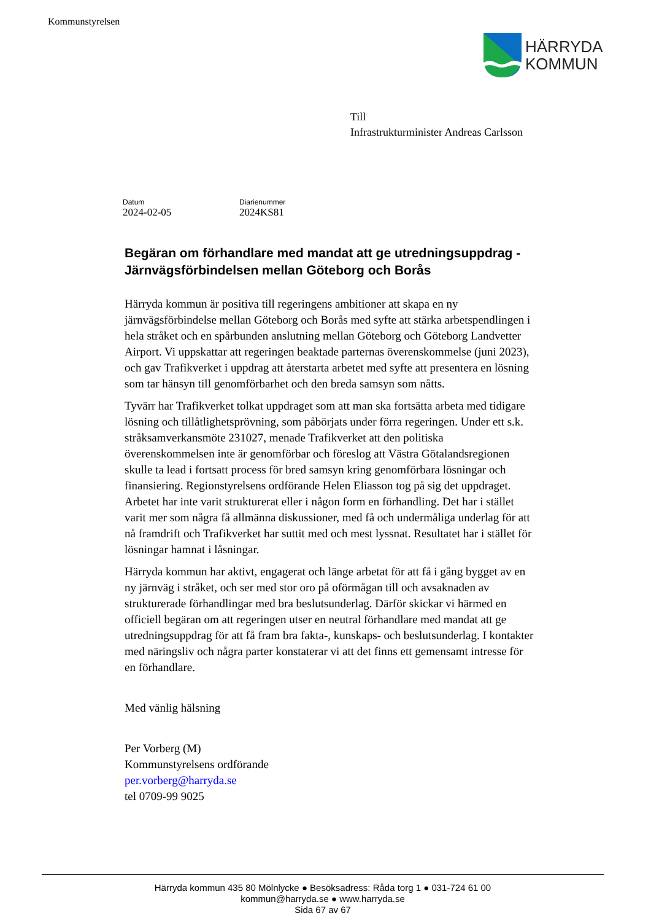Kommunstyrelsen
HÄRRYDA
KOMMUN
Till
Infrastrukturminister Andreas Carlsson
Datum
2024-02-05
Diarienummer
2024KS81
Begäran om förhandlare med mandat att ge utredningsuppdrag - Järnvägsförbindelsen mellan Göteborg och Borås
Härryda kommun är positiva till regeringens ambitioner att skapa en ny järnvägsförbindelse mellan Göteborg och Borås med syfte att stärka arbetspendlingen i hela stråket och en spårbunden anslutning mellan Göteborg och Göteborg Landvetter Airport. Vi uppskattar att regeringen beaktade parternas överenskommelse (juni 2023), och gav Trafikverket i uppdrag att återstarta arbetet med syfte att presentera en lösning som tar hänsyn till genomförbarhet och den breda samsyn som nåtts.
Tyvärr har Trafikverket tolkat uppdraget som att man ska fortsätta arbeta med tidigare lösning och tillåtlighetsprövning, som påbörjats under förra regeringen. Under ett s.k. stråksamverkansmöte 231027, menade Trafikverket att den politiska överenskommelsen inte är genomförbar och föreslog att Västra Götalandsregionen skulle ta lead i fortsatt process för bred samsyn kring genomförbara lösningar och finansiering. Regionstyrelsens ordförande Helen Eliasson tog på sig det uppdraget. Arbetet har inte varit strukturerat eller i någon form en förhandling. Det har i stället varit mer som några få allmänna diskussioner, med få och undermåliga underlag för att nå framdrift och Trafikverket har suttit med och mest lyssnat. Resultatet har i stället för lösningar hamnat i låsningar.
Härryda kommun har aktivt, engagerat och länge arbetat för att få i gång bygget av en ny järnväg i stråket, och ser med stor oro på oförmågan till och avsaknaden av strukturerade förhandlingar med bra beslutsunderlag. Därför skickar vi härmed en officiell begäran om att regeringen utser en neutral förhandlare med mandat att ge utredningsuppdrag för att få fram bra fakta-, kunskaps- och beslutsunderlag. I kontakter med näringsliv och några parter konstaterar vi att det finns ett gemensamt intresse för en förhandlare.
Med vänlig hälsning
Per Vorberg (M)
Kommunstyrelsens ordförande
per.vorberg@harryda.se
tel 0709-99 9025
Härryda kommun 435 80 Mölnlycke ● Besöksadress: Råda torg 1 ● 031-724 61 00
kommun@harryda.se ● www.harryda.se
Sida 67 av 67